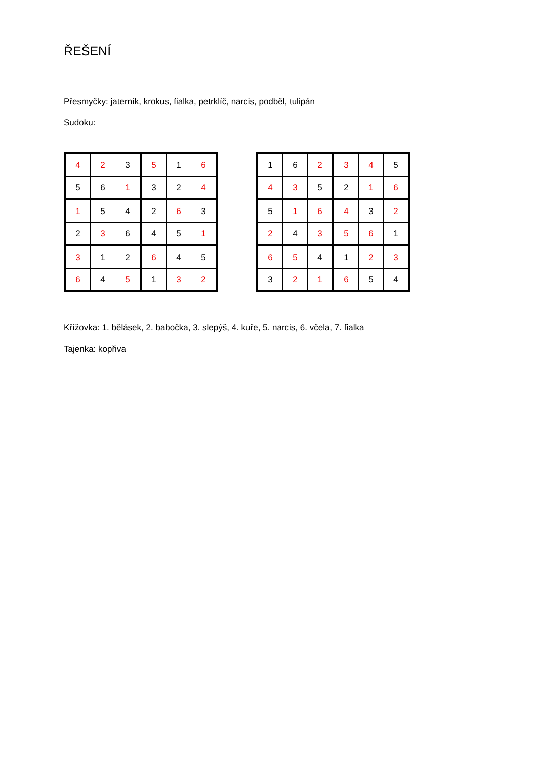ŘEŠENÍ
Přesmyčky: jaterník, krokus, fialka, petrklíč, narcis, podběl, tulipán
Sudoku:
| 4 | 2 | 3 | 5 | 1 | 6 |
| 5 | 6 | 1 | 3 | 2 | 4 |
| 1 | 5 | 4 | 2 | 6 | 3 |
| 2 | 3 | 6 | 4 | 5 | 1 |
| 3 | 1 | 2 | 6 | 4 | 5 |
| 6 | 4 | 5 | 1 | 3 | 2 |
| 1 | 6 | 2 | 3 | 4 | 5 |
| 4 | 3 | 5 | 2 | 1 | 6 |
| 5 | 1 | 6 | 4 | 3 | 2 |
| 2 | 4 | 3 | 5 | 6 | 1 |
| 6 | 5 | 4 | 1 | 2 | 3 |
| 3 | 2 | 1 | 6 | 5 | 4 |
Křížovka: 1. bělásek, 2. babočka, 3. slepýš, 4. kuře, 5. narcis, 6. včela, 7. fialka
Tajenka: kopřiva